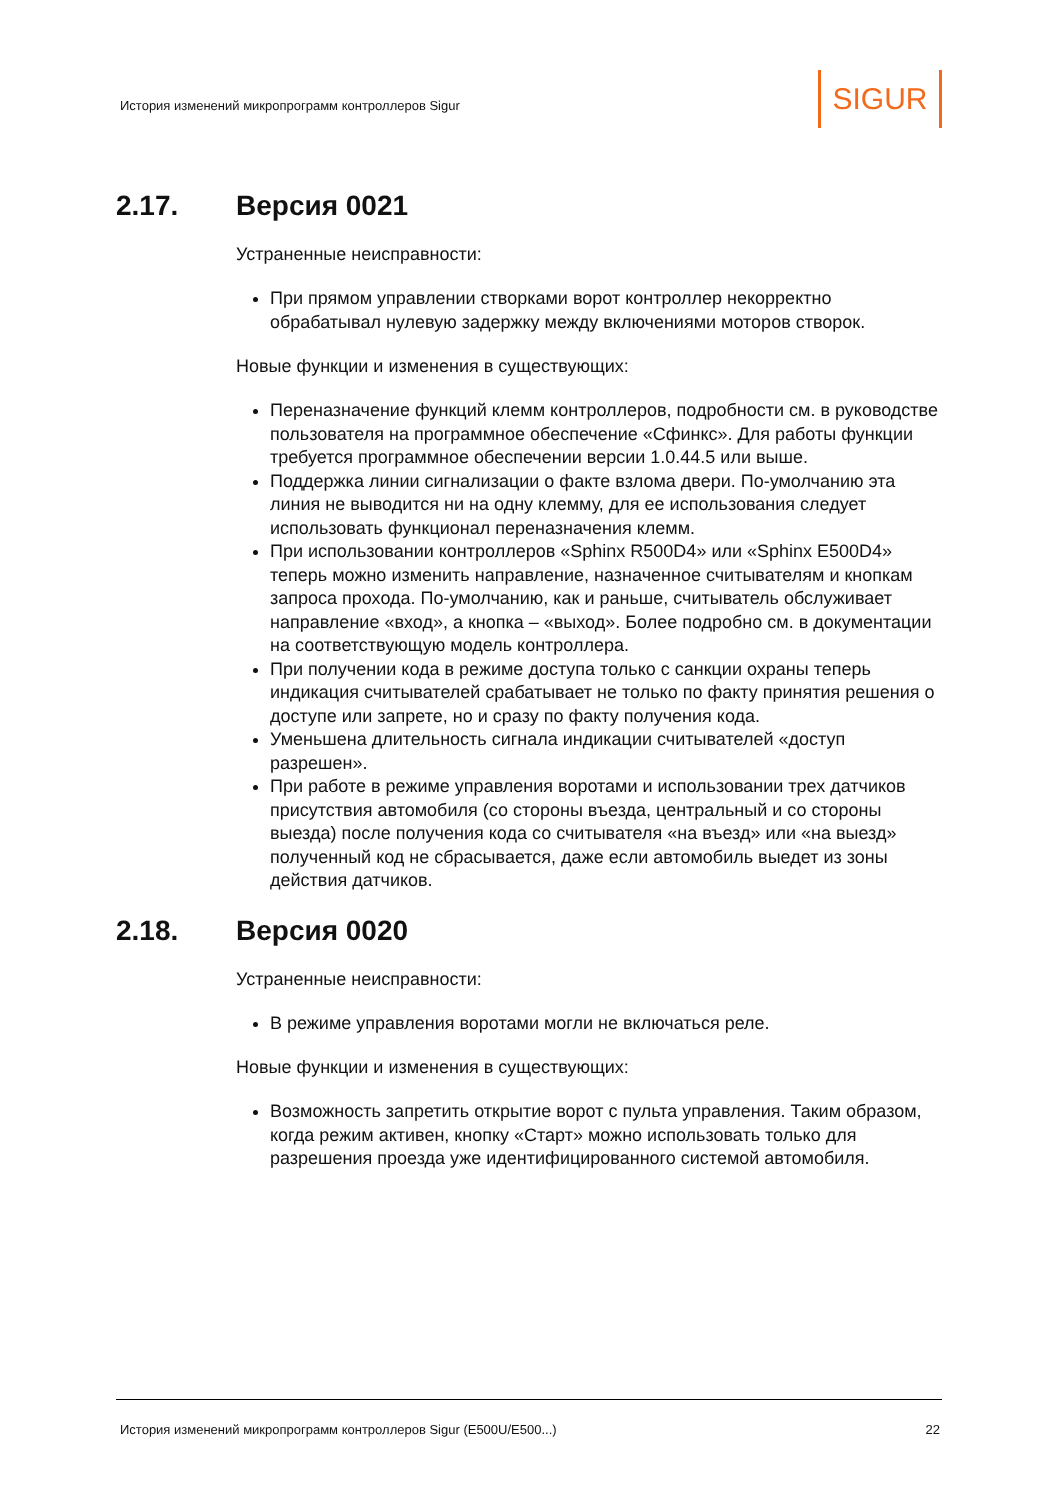История изменений микропрограмм контроллеров Sigur
SIGUR
2.17. Версия 0021
Устраненные неисправности:
При прямом управлении створками ворот контроллер некорректно обрабатывал нулевую задержку между включениями моторов створок.
Новые функции и изменения в существующих:
Переназначение функций клемм контроллеров, подробности см. в руководстве пользователя на программное обеспечение «Сфинкс». Для работы функции требуется программное обеспечении версии 1.0.44.5 или выше.
Поддержка линии сигнализации о факте взлома двери. По-умолчанию эта линия не выводится ни на одну клемму, для ее использования следует использовать функционал переназначения клемм.
При использовании контроллеров «Sphinx R500D4» или «Sphinx E500D4» теперь можно изменить направление, назначенное считывателям и кнопкам запроса прохода. По-умолчанию, как и раньше, считыватель обслуживает направление «вход», а кнопка – «выход». Более подробно см. в документации на соответствующую модель контроллера.
При получении кода в режиме доступа только с санкции охраны теперь индикация считывателей срабатывает не только по факту принятия решения о доступе или запрете, но и сразу по факту получения кода.
Уменьшена длительность сигнала индикации считывателей «доступ разрешен».
При работе в режиме управления воротами и использовании трех датчиков присутствия автомобиля (со стороны въезда, центральный и со стороны выезда) после получения кода со считывателя «на въезд» или «на выезд» полученный код не сбрасывается, даже если автомобиль выедет из зоны действия датчиков.
2.18. Версия 0020
Устраненные неисправности:
В режиме управления воротами могли не включаться реле.
Новые функции и изменения в существующих:
Возможность запретить открытие ворот с пульта управления. Таким образом, когда режим активен, кнопку «Старт» можно использовать только для разрешения проезда уже идентифицированного системой автомобиля.
История изменений микропрограмм контроллеров Sigur (E500U/E500...) 22